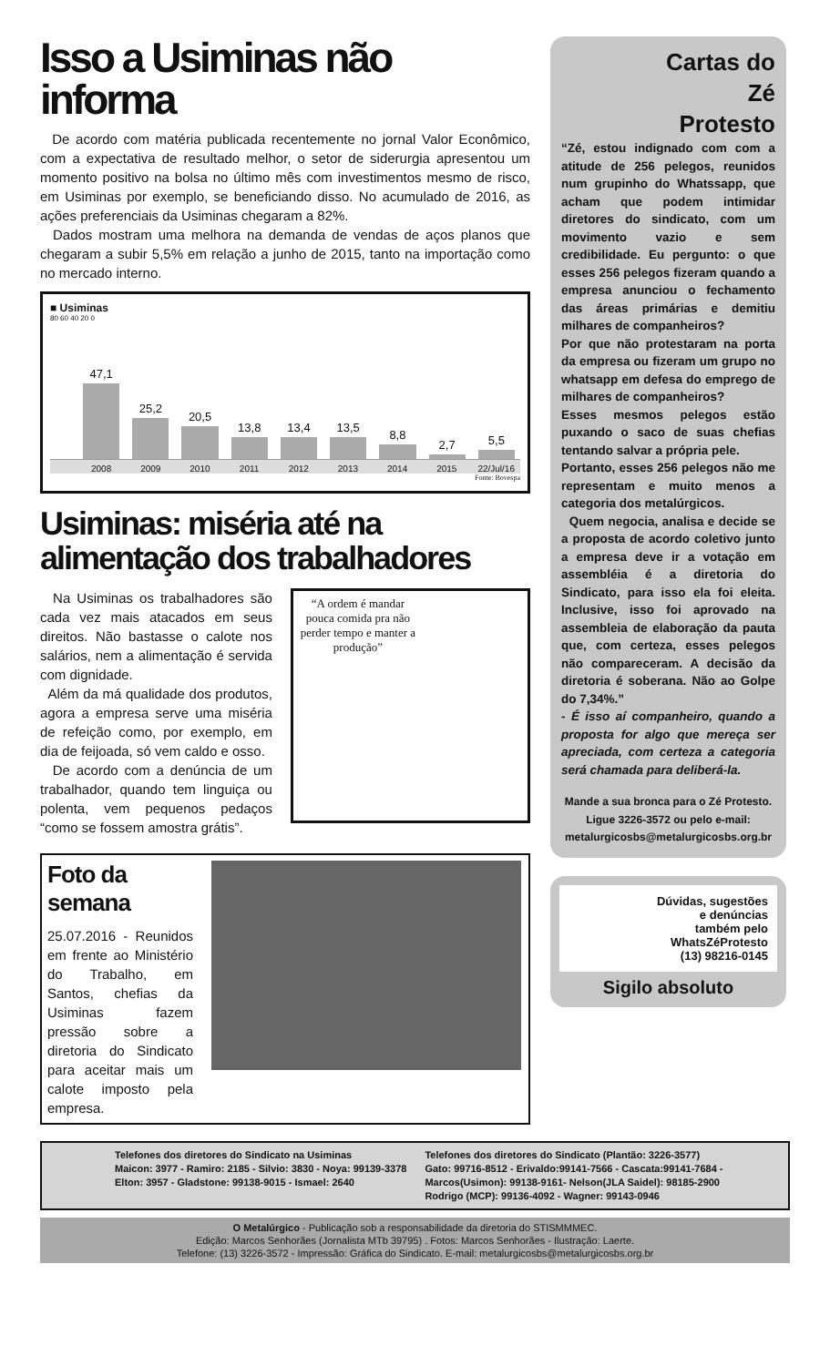Isso a Usiminas não informa
De acordo com matéria publicada recentemente no jornal Valor Econômico, com a expectativa de resultado melhor, o setor de siderurgia apresentou um momento positivo na bolsa no último mês com investimentos mesmo de risco, em Usiminas por exemplo, se beneficiando disso. No acumulado de 2016, as ações preferenciais da Usiminas chegaram a 82%.
Dados mostram uma melhora na demanda de vendas de aços planos que chegaram a subir 5,5% em relação a junho de 2015, tanto na importação como no mercado interno.
■ Usiminas
80 60 40 20 0
47,1
25,2
20,5
13,8
13,4
13,5
8,8
2,7
5,5
2008 2009 2010 2011 2012 2013 2014 2015 22/Jul/16
Fonte: Bovespa
Usiminas: miséria até na alimentação dos trabalhadores
Na Usiminas os trabalhadores são cada vez mais atacados em seus direitos. Não bastasse o calote nos salários, nem a alimentação é servida com dignidade.
Além da má qualidade dos produtos, agora a empresa serve uma miséria de refeição como, por exemplo, em dia de feijoada, só vem caldo e osso.
De acordo com a denúncia de um trabalhador, quando tem linguiça ou polenta, vem pequenos pedaços “como se fossem amostra grátis”.
“A ordem é mandar pouca comida pra não perder tempo e manter a produção”
Foto da semana
25.07.2016 - Reunidos em frente ao Ministério do Trabalho, em Santos, chefias da Usiminas fazem pressão sobre a diretoria do Sindicato para aceitar mais um calote imposto pela empresa.
Cartas do
Zé
Protesto
“Zé, estou indignado com com a atitude de 256 pelegos, reunidos num grupinho do Whatssapp, que acham que podem intimidar diretores do sindicato, com um movimento vazio e sem credibilidade. Eu pergunto: o que esses 256 pelegos fizeram quando a empresa anunciou o fechamento das áreas primárias e demitiu milhares de companheiros?
Por que não protestaram na porta da empresa ou fizeram um grupo no whatsapp em defesa do emprego de milhares de companheiros?
Esses mesmos pelegos estão puxando o saco de suas chefias tentando salvar a própria pele.
Portanto, esses 256 pelegos não me representam e muito menos a categoria dos metalúrgicos.
Quem negocia, analisa e decide se a proposta de acordo coletivo junto a empresa deve ir a votação em assembléia é a diretoria do Sindicato, para isso ela foi eleita. Inclusive, isso foi aprovado na assembleia de elaboração da pauta que, com certeza, esses pelegos não compareceram. A decisão da diretoria é soberana. Não ao Golpe do 7,34%.”
- É isso aí companheiro, quando a proposta for algo que mereça ser apreciada, com certeza a categoria será chamada para deliberá-la.
Mande a sua bronca para o Zé Protesto.
Ligue 3226-3572 ou pelo e-mail:
metalurgicosbs@metalurgicosbs.org.br
Dúvidas, sugestões
e denúncias
também pelo
WhatsZéProtesto
(13) 98216-0145
Sigilo absoluto
Telefones dos diretores do Sindicato na Usiminas
Maicon: 3977 - Ramiro: 2185 - Silvio: 3830 - Noya: 99139-3378
Elton: 3957 - Gladstone: 99138-9015 - Ismael: 2640
Telefones dos diretores do Sindicato (Plantão: 3226-3577)
Gato: 99716-8512 - Erivaldo:99141-7566 - Cascata:99141-7684 -
Marcos(Usimon): 99138-9161- Nelson(JLA Saidel): 98185-2900
Rodrigo (MCP): 99136-4092 - Wagner: 99143-0946
O Metalúrgico - Publicação sob a responsabilidade da diretoria do STISMMMEC.
Edição: Marcos Senhorães (Jornalista MTb 39795) . Fotos: Marcos Senhorães - Ilustração: Laerte.
Telefone: (13) 3226-3572 - Impressão: Gráfica do Sindicato. E-mail: metalurgicosbs@metalurgicosbs.org.br